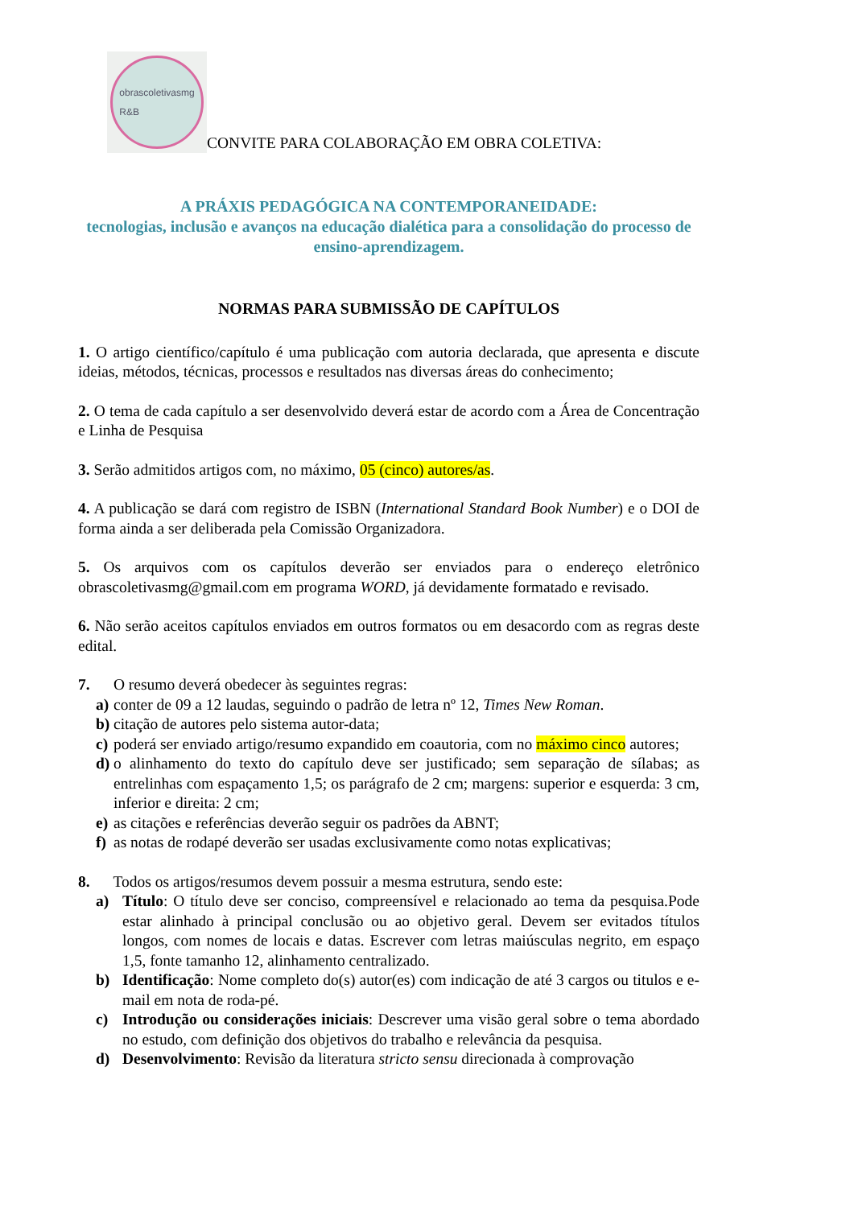obrascoletivasmg
R&B
CONVITE PARA COLABORAÇÃO EM OBRA COLETIVA:
A PRÁXIS PEDAGÓGICA NA CONTEMPORANEIDADE:
tecnologias, inclusão e avanços na educação dialética para a consolidação do processo de ensino-aprendizagem.
NORMAS PARA SUBMISSÃO DE CAPÍTULOS
1. O artigo científico/capítulo é uma publicação com autoria declarada, que apresenta e discute ideias, métodos, técnicas, processos e resultados nas diversas áreas do conhecimento;
2. O tema de cada capítulo a ser desenvolvido deverá estar de acordo com a Área de Concentração e Linha de Pesquisa
3. Serão admitidos artigos com, no máximo, 05 (cinco) autores/as.
4. A publicação se dará com registro de ISBN (International Standard Book Number) e o DOI de forma ainda a ser deliberada pela Comissão Organizadora.
5. Os arquivos com os capítulos deverão ser enviados para o endereço eletrônico obrascoletivasmg@gmail.com em programa WORD, já devidamente formatado e revisado.
6. Não serão aceitos capítulos enviados em outros formatos ou em desacordo com as regras deste edital.
7. O resumo deverá obedecer às seguintes regras:
a) conter de 09 a 12 laudas, seguindo o padrão de letra nº 12, Times New Roman.
b) citação de autores pelo sistema autor-data;
c) poderá ser enviado artigo/resumo expandido em coautoria, com no máximo cinco autores;
d) o alinhamento do texto do capítulo deve ser justificado; sem separação de sílabas; as entrelinhas com espaçamento 1,5; os parágrafo de 2 cm; margens: superior e esquerda: 3 cm, inferior e direita: 2 cm;
e) as citações e referências deverão seguir os padrões da ABNT;
f) as notas de rodapé deverão ser usadas exclusivamente como notas explicativas;
8. Todos os artigos/resumos devem possuir a mesma estrutura, sendo este:
a) Título: O título deve ser conciso, compreensível e relacionado ao tema da pesquisa.Pode estar alinhado à principal conclusão ou ao objetivo geral. Devem ser evitados títulos longos, com nomes de locais e datas. Escrever com letras maiúsculas negrito, em espaço 1,5, fonte tamanho 12, alinhamento centralizado.
b) Identificação: Nome completo do(s) autor(es) com indicação de até 3 cargos ou titulos e e-mail em nota de roda-pé.
c) Introdução ou considerações iniciais: Descrever uma visão geral sobre o tema abordado no estudo, com definição dos objetivos do trabalho e relevância da pesquisa.
d) Desenvolvimento: Revisão da literatura stricto sensu direcionada à comprovação